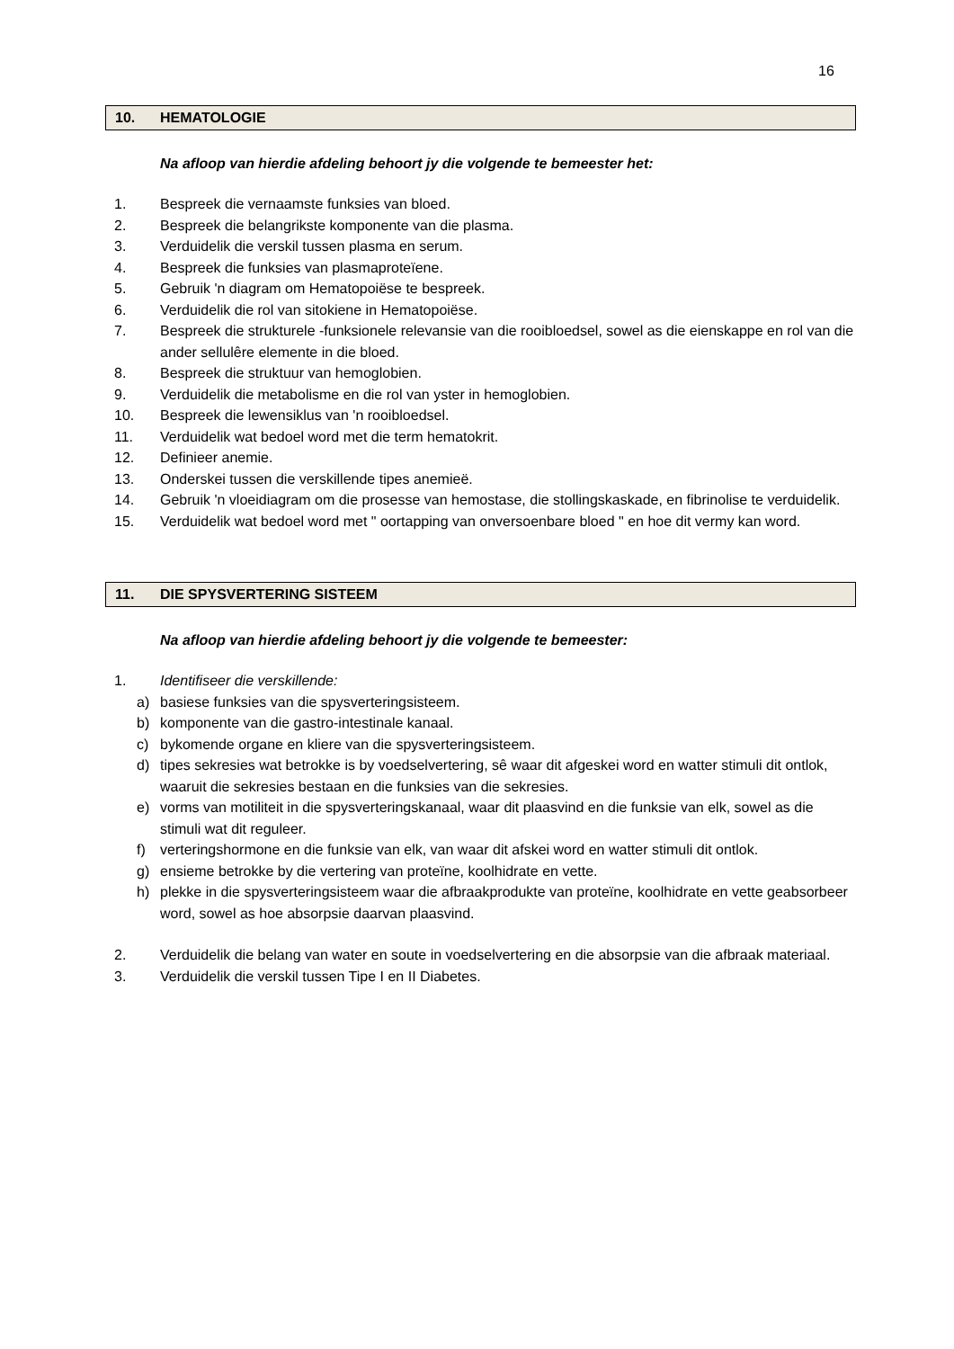16
10. HEMATOLOGIE
Na afloop van hierdie afdeling behoort jy die volgende te bemeester het:
1. Bespreek die vernaamste funksies van bloed.
2. Bespreek die belangrikste komponente van die plasma.
3. Verduidelik die verskil tussen plasma en serum.
4. Bespreek die funksies van plasmaproteïene.
5. Gebruik 'n diagram om Hematopoiëse te bespreek.
6. Verduidelik die rol van sitokiene in Hematopoiëse.
7. Bespreek die strukturele -funksionele relevansie van die rooibloedsel, sowel as die eienskappe en rol van die ander sellulêre elemente in die bloed.
8. Bespreek die struktuur van hemoglobien.
9. Verduidelik die metabolisme en die rol van yster in hemoglobien.
10. Bespreek die lewensiklus van 'n rooibloedsel.
11. Verduidelik wat bedoel word met die term hematokrit.
12. Definieer anemie.
13. Onderskei tussen die verskillende tipes anemieë.
14. Gebruik 'n vloeidiagram om die prosesse van hemostase, die stollingskaskade, en fibrinolise te verduidelik.
15. Verduidelik wat bedoel word met " oortapping van onversoenbare bloed " en hoe dit vermy kan word.
11. DIE SPYSVERTERING SISTEEM
Na afloop van hierdie afdeling behoort jy die volgende te bemeester:
1. Identifiseer die verskillende:
a) basiese funksies van die spysverteringsisteem.
b) komponente van die gastro-intestinale kanaal.
c) bykomende organe en kliere van die spysverteringsisteem.
d) tipes sekresies wat betrokke is by voedselvertering, sê waar dit afgeskei word en watter stimuli dit ontlok, waaruit die sekresies bestaan en die funksies van die sekresies.
e) vorms van motiliteit in die spysverteringskanaal, waar dit plaasvind en die funksie van elk, sowel as die stimuli wat dit reguleer.
f) verteringshormone en die funksie van elk, van waar dit afskei word en watter stimuli dit ontlok.
g) ensieme betrokke by die vertering van proteïne, koolhidrate en vette.
h) plekke in die spysverteringsisteem waar die afbraakprodukte van proteïne, koolhidrate en vette geabsorbeer word, sowel as hoe absorpsie daarvan plaasvind.
2. Verduidelik die belang van water en soute in voedselvertering en die absorpsie van die afbraak materiaal.
3. Verduidelik die verskil tussen Tipe I en II Diabetes.